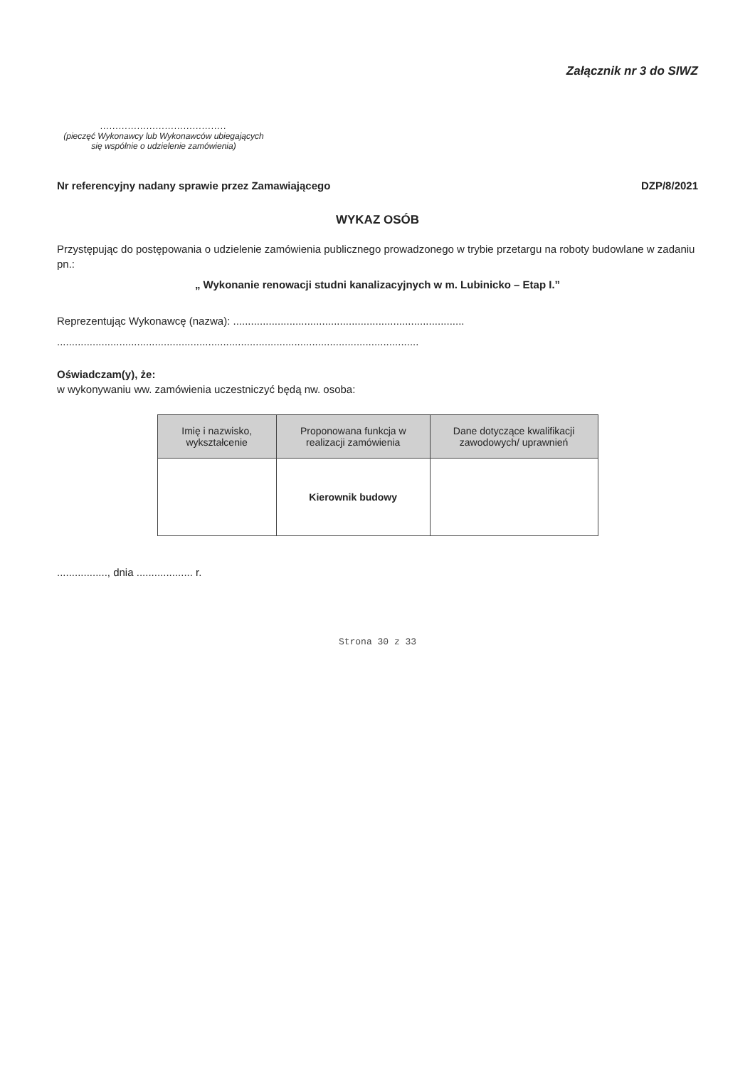Załącznik nr 3 do SIWZ
.........................................
(pieczęć Wykonawcy lub Wykonawców ubiegających się wspólnie o udzielenie zamówienia)
Nr referencyjny nadany sprawie przez Zamawiającego DZP/8/2021
WYKAZ OSÓB
Przystępując do postępowania o udzielenie zamówienia publicznego prowadzonego w trybie przetargu na roboty budowlane w zadaniu pn.:
„ Wykonanie renowacji studni kanalizacyjnych w m. Lubinicko – Etap I.”
Reprezentując Wykonawcę (nazwa): ..............................................................................
..........................................................................................................................
Oświadczam(y), że:
w wykonywaniu ww. zamówienia uczestniczyć będą nw. osoba:
| Imię i nazwisko, wykształcenie | Proponowana funkcja w realizacji zamówienia | Dane dotyczące kwalifikacji zawodowych/ uprawnień |
| --- | --- | --- |
| | Kierownik budowy | |
................., dnia ................... r.
Strona 30 z 33